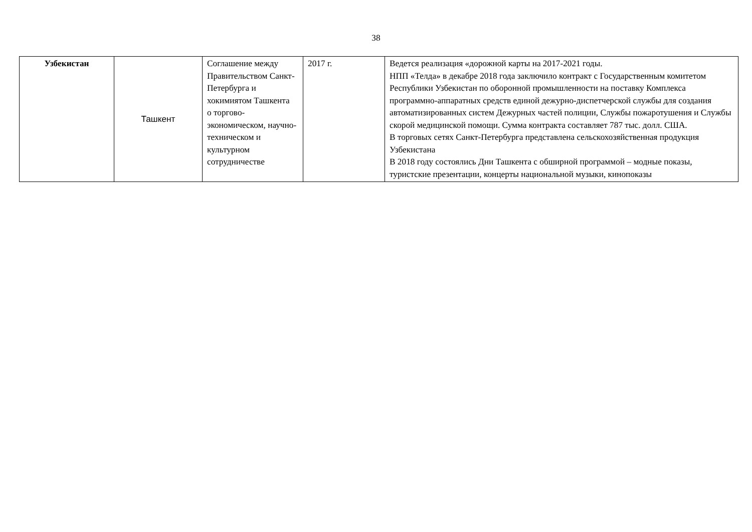38
| Узбекистан | Ташкент | Соглашение между Правительством Санкт-Петербурга и хокимиятом Ташкента о торгово-экономическом, научно-техническом и культурном сотрудничестве | 2017 г. | Ведется реализация «дорожной карты на 2017-2021 годы. НПП «Телда» в декабре 2018 года заключило контракт с Государственным комитетом Республики Узбекистан по оборонной промышленности на поставку Комплекса программно-аппаратных средств единой дежурно-диспетчерской службы для создания автоматизированных систем Дежурных частей полиции, Службы пожаротушения и Службы скорой медицинской помощи. Сумма контракта составляет 787 тыс. долл. США. В торговых сетях Санкт-Петербурга представлена сельскохозяйственная продукция Узбекистана В 2018 году состоялись Дни Ташкента с обширной программой – модные показы, туристские презентации, концерты национальной музыки, кинопоказы |